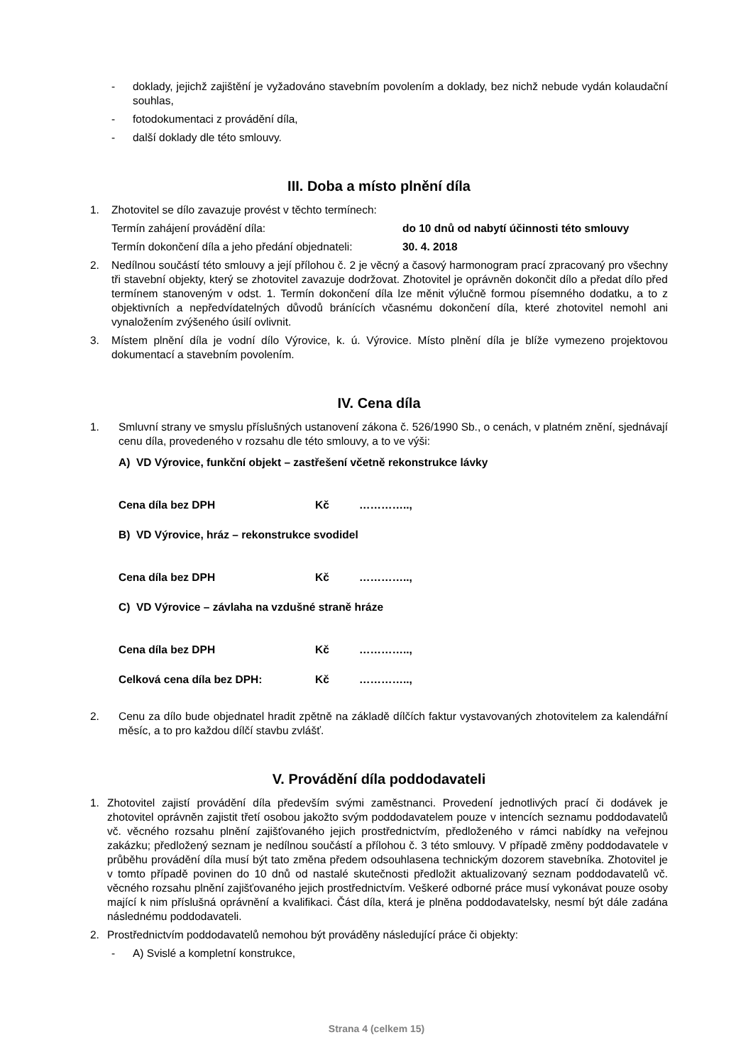- doklady, jejichž zajištění je vyžadováno stavebním povolením a doklady, bez nichž nebude vydán kolaudační souhlas,
- fotodokumentaci z provádění díla,
- další doklady dle této smlouvy.
III. Doba a místo plnění díla
1. Zhotovitel se dílo zavazuje provést v těchto termínech:
Termín zahájení provádění díla: do 10 dnů od nabytí účinnosti této smlouvy
Termín dokončení díla a jeho předání objednateli: 30. 4. 2018
2. Nedílnou součástí této smlouvy a její přílohou č. 2 je věcný a časový harmonogram prací zpracovaný pro všechny tři stavební objekty, který se zhotovitel zavazuje dodržovat. Zhotovitel je oprávněn dokončit dílo a předat dílo před termínem stanoveným v odst. 1. Termín dokončení díla lze měnit výlučně formou písemného dodatku, a to z objektivních a nepředvídatelných důvodů bránících včasnému dokončení díla, které zhotovitel nemohl ani vynaložením zvýšeného úsilí ovlivnit.
3. Místem plnění díla je vodní dílo Výrovice, k. ú. Výrovice. Místo plnění díla je blíže vymezeno projektovou dokumentací a stavebním povolením.
IV. Cena díla
1. Smluvní strany ve smyslu příslušných ustanovení zákona č. 526/1990 Sb., o cenách, v platném znění, sjednávají cenu díla, provedeného v rozsahu dle této smlouvy, a to ve výši:
A) VD Výrovice, funkční objekt – zastřešení včetně rekonstrukce lávky
Cena díla bez DPH Kč …………..,
B) VD Výrovice, hráz – rekonstrukce svodidel
Cena díla bez DPH Kč …………..,
C) VD Výrovice – závlaha na vzdušné straně hráze
Cena díla bez DPH Kč …………..,
Celková cena díla bez DPH: Kč …………..,
2. Cenu za dílo bude objednatel hradit zpětně na základě dílčích faktur vystavovaných zhotovitelem za kalendářní měsíc, a to pro každou dílčí stavbu zvlášť.
V. Provádění díla poddodavateli
1. Zhotovitel zajistí provádění díla především svými zaměstnanci. Provedení jednotlivých prací či dodávek je zhotovitel oprávněn zajistit třetí osobou jakožto svým poddodavatelem pouze v intencích seznamu poddodavatelů vč. věcného rozsahu plnění zajišťovaného jejich prostřednictvím, předloženého v rámci nabídky na veřejnou zakázku; předložený seznam je nedílnou součástí a přílohou č. 3 této smlouvy. V případě změny poddodavatele v průběhu provádění díla musí být tato změna předem odsouhlasena technickým dozorem stavebníka. Zhotovitel je v tomto případě povinen do 10 dnů od nastalé skutečnosti předložit aktualizovaný seznam poddodavatelů vč. věcného rozsahu plnění zajišťovaného jejich prostřednictvím. Veškeré odborné práce musí vykonávat pouze osoby mající k nim příslušná oprávnění a kvalifikaci. Část díla, která je plněna poddodavatelsky, nesmí být dále zadána následnému poddodavateli.
2. Prostřednictvím poddodavatelů nemohou být prováděny následující práce či objekty:
- A) Svislé a kompletní konstrukce,
Strana 4 (celkem 15)